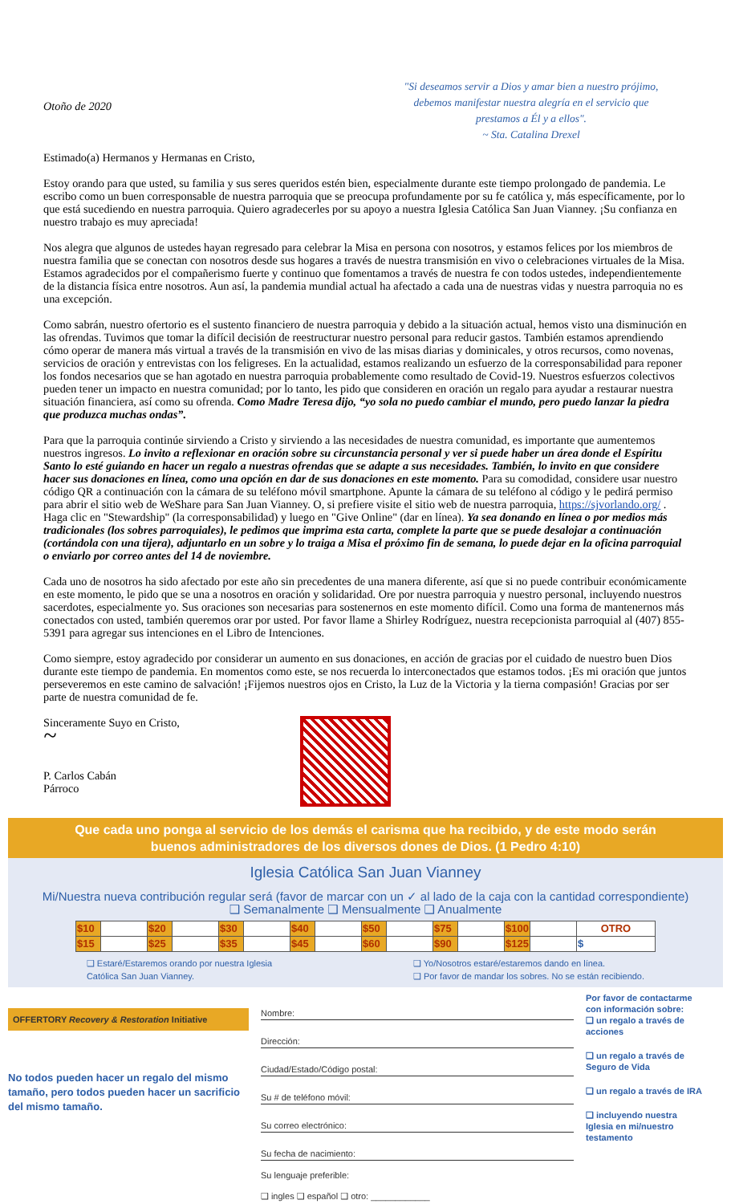Otoño de 2020
"Si deseamos servir a Dios y amar bien a nuestro prójimo, debemos manifestar nuestra alegría en el servicio que prestamos a Él y a ellos".
~ Sta. Catalina Drexel
Estimado(a) Hermanos y Hermanas en Cristo,
Estoy orando para que usted, su familia y sus seres queridos estén bien, especialmente durante este tiempo prolongado de pandemia. Le escribo como un buen corresponsable de nuestra parroquia que se preocupa profundamente por su fe católica y, más específicamente, por lo que está sucediendo en nuestra parroquia. Quiero agradecerles por su apoyo a nuestra Iglesia Católica San Juan Vianney. ¡Su confianza en nuestro trabajo es muy apreciada!
Nos alegra que algunos de ustedes hayan regresado para celebrar la Misa en persona con nosotros, y estamos felices por los miembros de nuestra familia que se conectan con nosotros desde sus hogares a través de nuestra transmisión en vivo o celebraciones virtuales de la Misa. Estamos agradecidos por el compañerismo fuerte y continuo que fomentamos a través de nuestra fe con todos ustedes, independientemente de la distancia física entre nosotros. Aun así, la pandemia mundial actual ha afectado a cada una de nuestras vidas y nuestra parroquia no es una excepción.
Como sabrán, nuestro ofertorio es el sustento financiero de nuestra parroquia y debido a la situación actual, hemos visto una disminución en las ofrendas. Tuvimos que tomar la difícil decisión de reestructurar nuestro personal para reducir gastos. También estamos aprendiendo cómo operar de manera más virtual a través de la transmisión en vivo de las misas diarias y dominicales, y otros recursos, como novenas, servicios de oración y entrevistas con los feligreses. En la actualidad, estamos realizando un esfuerzo de la corresponsabilidad para reponer los fondos necesarios que se han agotado en nuestra parroquia probablemente como resultado de Covid-19. Nuestros esfuerzos colectivos pueden tener un impacto en nuestra comunidad; por lo tanto, les pido que consideren en oración un regalo para ayudar a restaurar nuestra situación financiera, así como su ofrenda. Como Madre Teresa dijo, “yo sola no puedo cambiar el mundo, pero puedo lanzar la piedra que produzca muchas ondas”.
Para que la parroquia continúe sirviendo a Cristo y sirviendo a las necesidades de nuestra comunidad, es importante que aumentemos nuestros ingresos. Lo invito a reflexionar en oración sobre su circunstancia personal y ver si puede haber un área donde el Espíritu Santo lo esté guiando en hacer un regalo a nuestras ofrendas que se adapte a sus necesidades. También, lo invito en que considere hacer sus donaciones en línea, como una opción en dar de sus donaciones en este momento. Para su comodidad, considere usar nuestro código QR a continuación con la cámara de su teléfono móvil smartphone. Apunte la cámara de su teléfono al código y le pedirá permiso para abrir el sitio web de WeShare para San Juan Vianney. O, si prefiere visite el sitio web de nuestra parroquia, https://sjvorlando.org/ . Haga clic en "Stewardship" (la corresponsabilidad) y luego en "Give Online" (dar en línea). Ya sea donando en línea o por medios más tradicionales (los sobres parroquiales), le pedimos que imprima esta carta, complete la parte que se puede desalojar a continuación (cortándola con una tijera), adjuntarlo en un sobre y lo traiga a Misa el próximo fin de semana, lo puede dejar en la oficina parroquial o enviarlo por correo antes del 14 de noviembre.
Cada uno de nosotros ha sido afectado por este año sin precedentes de una manera diferente, así que si no puede contribuir económicamente en este momento, le pido que se una a nosotros en oración y solidaridad. Ore por nuestra parroquia y nuestro personal, incluyendo nuestros sacerdotes, especialmente yo. Sus oraciones son necesarias para sostenernos en este momento difícil. Como una forma de mantenernos más conectados con usted, también queremos orar por usted. Por favor llame a Shirley Rodríguez, nuestra recepcionista parroquial al (407) 855-5391 para agregar sus intenciones en el Libro de Intenciones.
Como siempre, estoy agradecido por considerar un aumento en sus donaciones, en acción de gracias por el cuidado de nuestro buen Dios durante este tiempo de pandemia. En momentos como este, se nos recuerda lo interconectados que estamos todos. ¡Es mi oración que juntos perseveremos en este camino de salvación! ¡Fijemos nuestros ojos en Cristo, la Luz de la Victoria y la tierna compasión! Gracias por ser parte de nuestra comunidad de fe.
Sinceramente Suyo en Cristo,
~
P. Carlos Cabán
Párroco
Que cada uno ponga al servicio de los demás el carisma que ha recibido, y de este modo serán buenos administradores de los diversos dones de Dios. (1 Pedro 4:10)
Iglesia Católica San Juan Vianney
Mi/Nuestra nueva contribución regular será (favor de marcar con un ✓ al lado de la caja con la cantidad correspondiente)
❑ Semanalmente ❑ Mensualmente ❑ Anualmente
| $10 | | $20 | | $30 | | $40 | | $50 | | $75 | | $100 | | OTRO |
| $15 | | $25 | | $35 | | $45 | | $60 | | $90 | | $125 | | $ |
❑ Estaré/Estaremos orando por nuestra Iglesia
Católica San Juan Vianney.
❑ Yo/Nosotros estaré/estaremos dando en línea.
❑ Por favor de mandar los sobres. No se están recibiendo.
OFFERTORY Recovery & Restoration Initiative
No todos pueden hacer un regalo del mismo tamaño, pero todos pueden hacer un sacrificio del mismo tamaño.
Nombre:
Dirección:
Ciudad/Estado/Código postal:
Su # de teléfono móvil:
Su correo electrónico:
Su fecha de nacimiento:
Su lenguaje preferible:
❑ ingles ❑ español ❑ otro: ____________
Por favor de contactarme con información sobre:
❑ un regalo a través de acciones
❑ un regalo a través de Seguro de Vida
❑ un regalo a través de IRA
❑ incluyendo nuestra Iglesia en mi/nuestro testamento